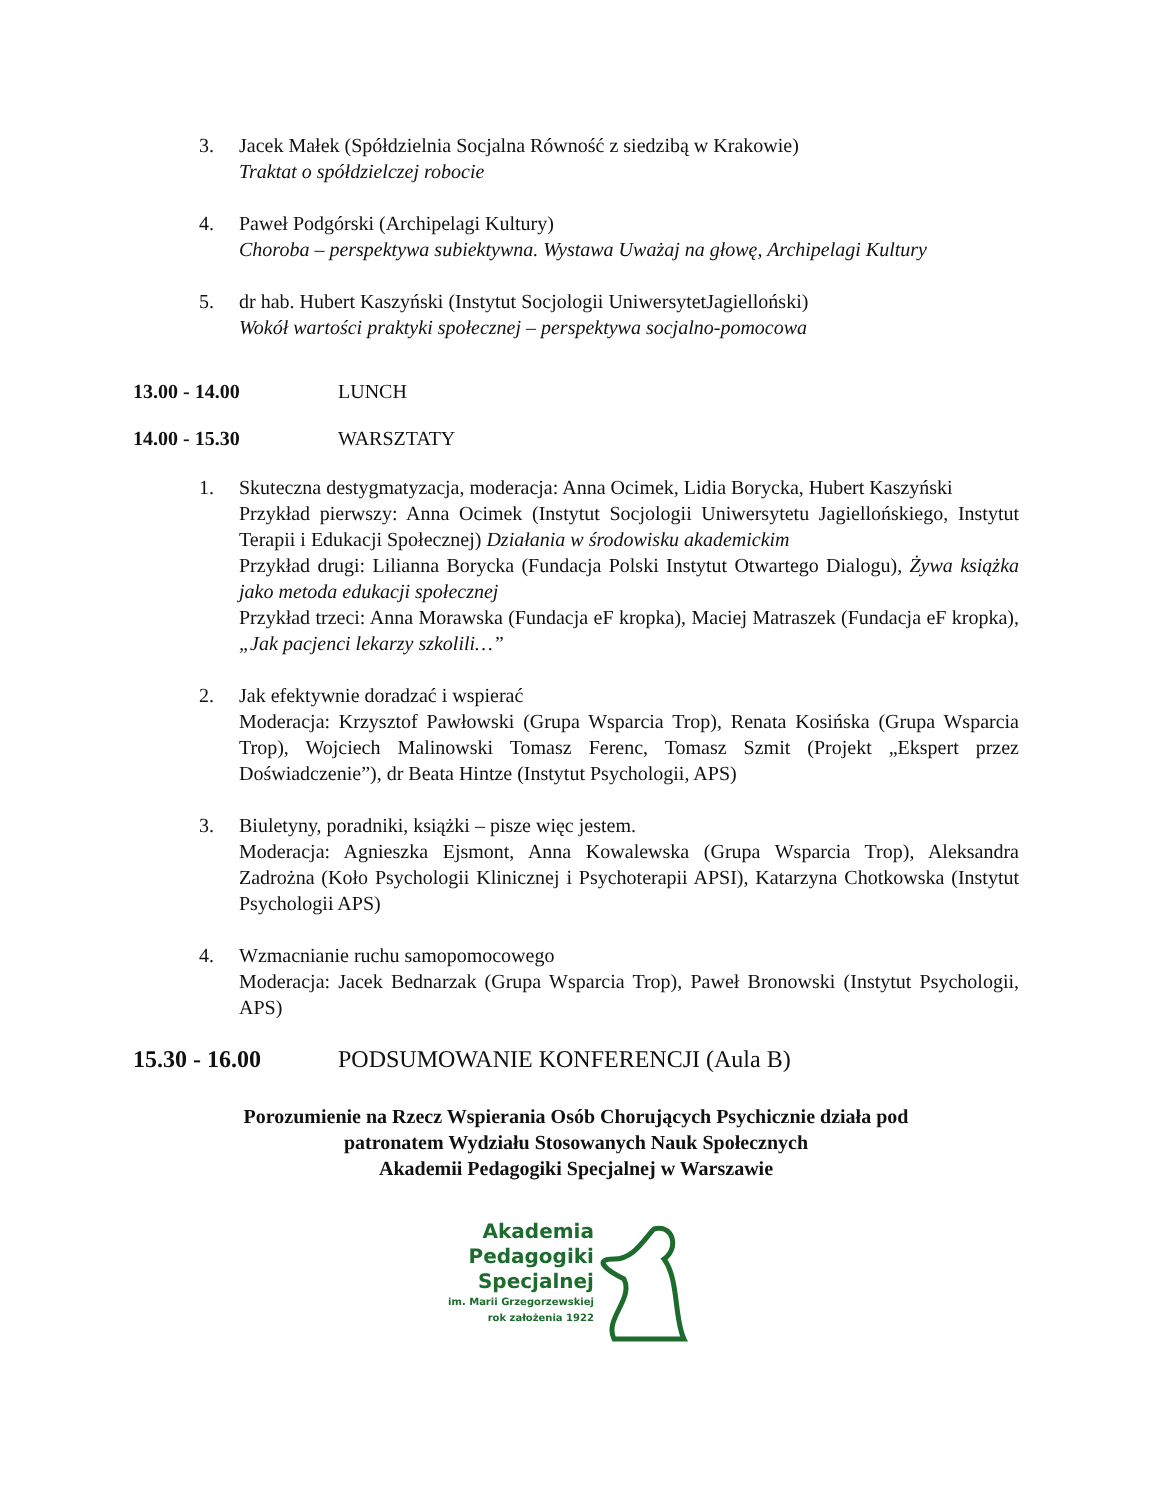3. Jacek Małek (Spółdzielnia Socjalna Równość z siedzibą w Krakowie)
Traktat o spółdzielczej robocie
4. Paweł Podgórski (Archipelagi Kultury)
Choroba – perspektywa subiektywna. Wystawa Uważaj na głowę, Archipelagi Kultury
5. dr hab. Hubert Kaszyński (Instytut Socjologii UniwersytetJagielloński)
Wokół wartości praktyki społecznej – perspektywa socjalno-pomocowa
13.00 - 14.00 LUNCH
14.00 - 15.30 WARSZTATY
1. Skuteczna destygmatyzacja, moderacja: Anna Ocimek, Lidia Borycka, Hubert Kaszyński
Przykład pierwszy: Anna Ocimek (Instytut Socjologii Uniwersytetu Jagiellońskiego, Instytut Terapii i Edukacji Społecznej) Działania w środowisku akademickim
Przykład drugi: Lilianna Borycka (Fundacja Polski Instytut Otwartego Dialogu), Żywa książka jako metoda edukacji społecznej
Przykład trzeci: Anna Morawska (Fundacja eF kropka), Maciej Matraszek (Fundacja eF kropka), „Jak pacjenci lekarzy szkolili…”
2. Jak efektywnie doradzać i wspierać
Moderacja: Krzysztof Pawłowski (Grupa Wsparcia Trop), Renata Kosińska (Grupa Wsparcia Trop), Wojciech Malinowski Tomasz Ferenc, Tomasz Szmit (Projekt „Ekspert przez Doświadczenie”), dr Beata Hintze (Instytut Psychologii, APS)
3. Biuletyny, poradniki, książki – pisze więc jestem.
Moderacja: Agnieszka Ejsmont, Anna Kowalewska (Grupa Wsparcia Trop), Aleksandra Zadrożna (Koło Psychologii Klinicznej i Psychoterapii APSI), Katarzyna Chotkowska (Instytut Psychologii APS)
4. Wzmacnianie ruchu samopomocowego
Moderacja: Jacek Bednarzak (Grupa Wsparcia Trop), Paweł Bronowski (Instytut Psychologii, APS)
15.30 - 16.00 PODSUMOWANIE KONFERENCJI (Aula B)
Porozumienie na Rzecz Wspierania Osób Chorujących Psychicznie działa pod
patronatem Wydziału Stosowanych Nauk Społecznych
Akademii Pedagogiki Specjalnej w Warszawie
Akademia
Pedagogiki
Specjalnej
im. Marii Grzegorzewskiej
rok założenia 1922